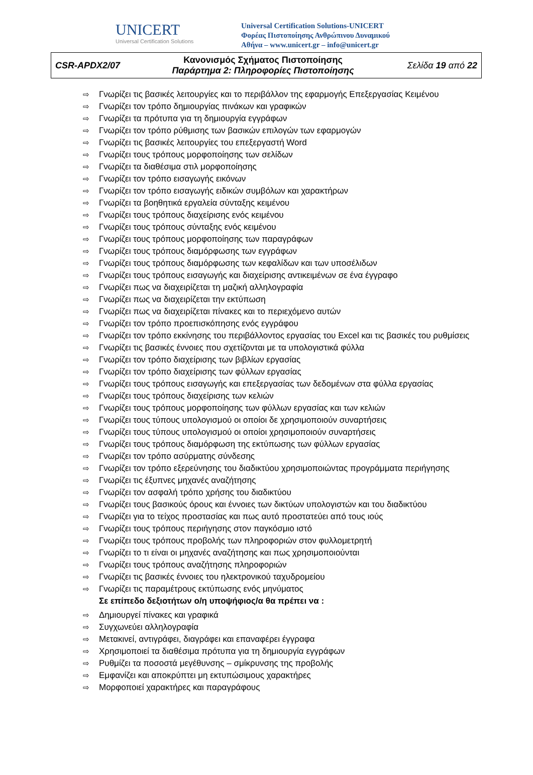UNICERT
Universal Certification Solutions
Universal Certification Solutions-UNICERT
Φορέας Πιστοποίησης Ανθρώπινου Δυναμικού
Αθήνα – www.unicert.gr – info@unicert.gr
| CSR-APDX2/07 | Κανονισμός Σχήματος Πιστοποίησης Παράρτημα 2: Πληροφορίες Πιστοποίησης | Σελίδα 19 από 22 |
⇨ Γνωρίζει τις βασικές λειτουργίες και το περιβάλλον της εφαρμογής Επεξεργασίας Κειμένου
⇨ Γνωρίζει τον τρόπο δημιουργίας πινάκων και γραφικών
⇨ Γνωρίζει τα πρότυπα για τη δημιουργία εγγράφων
⇨ Γνωρίζει τον τρόπο ρύθμισης των βασικών επιλογών των εφαρμογών
⇨ Γνωρίζει τις βασικές λειτουργίες του επεξεργαστή Word
⇨ Γνωρίζει τους τρόπους μορφοποίησης των σελίδων
⇨ Γνωρίζει τα διαθέσιμα στιλ μορφοποίησης
⇨ Γνωρίζει τον τρόπο εισαγωγής εικόνων
⇨ Γνωρίζει τον τρόπο εισαγωγής ειδικών συμβόλων και χαρακτήρων
⇨ Γνωρίζει τα βοηθητικά εργαλεία σύνταξης κειμένου
⇨ Γνωρίζει τους τρόπους διαχείρισης ενός κειμένου
⇨ Γνωρίζει τους τρόπους σύνταξης ενός κειμένου
⇨ Γνωρίζει τους τρόπους μορφοποίησης των παραγράφων
⇨ Γνωρίζει τους τρόπους διαμόρφωσης των εγγράφων
⇨ Γνωρίζει τους τρόπους διαμόρφωσης των κεφαλίδων και των υποσέλιδων
⇨ Γνωρίζει τους τρόπους εισαγωγής και διαχείρισης αντικειμένων σε ένα έγγραφο
⇨ Γνωρίζει πως να διαχειρίζεται τη μαζική αλληλογραφία
⇨ Γνωρίζει πως να διαχειρίζεται την εκτύπωση
⇨ Γνωρίζει πως να διαχειρίζεται πίνακες και το περιεχόμενο αυτών
⇨ Γνωρίζει τον τρόπο προεπισκόπησης ενός εγγράφου
⇨ Γνωρίζει τον τρόπο εκκίνησης του περιβάλλοντος εργασίας του Excel και τις βασικές του ρυθμίσεις
⇨ Γνωρίζει τις βασικές έννοιες που σχετίζονται με τα υπολογιστικά φύλλα
⇨ Γνωρίζει τον τρόπο διαχείρισης των βιβλίων εργασίας
⇨ Γνωρίζει τον τρόπο διαχείρισης των φύλλων εργασίας
⇨ Γνωρίζει τους τρόπους εισαγωγής και επεξεργασίας των δεδομένων στα φύλλα εργασίας
⇨ Γνωρίζει τους τρόπους διαχείρισης των κελιών
⇨ Γνωρίζει τους τρόπους μορφοποίησης των φύλλων εργασίας και των κελιών
⇨ Γνωρίζει τους τύπους υπολογισμού οι οποίοι δε χρησιμοποιούν συναρτήσεις
⇨ Γνωρίζει τους τύπους υπολογισμού οι οποίοι χρησιμοποιούν συναρτήσεις
⇨ Γνωρίζει τους τρόπους διαμόρφωση της εκτύπωσης των φύλλων εργασίας
⇨ Γνωρίζει τον τρόπο ασύρματης σύνδεσης
⇨ Γνωρίζει τον τρόπο εξερεύνησης του διαδικτύου χρησιμοποιώντας προγράμματα περιήγησης
⇨ Γνωρίζει τις έξυπνες μηχανές αναζήτησης
⇨ Γνωρίζει τον ασφαλή τρόπο χρήσης του διαδικτύου
⇨ Γνωρίζει τους βασικούς όρους και έννοιες των δικτύων υπολογιστών και του διαδικτύου
⇨ Γνωρίζει για το τείχος προστασίας και πως αυτό προστατεύει από τους ιούς
⇨ Γνωρίζει τους τρόπους περιήγησης στον παγκόσμιο ιστό
⇨ Γνωρίζει τους τρόπους προβολής των πληροφοριών στον φυλλομετρητή
⇨ Γνωρίζει το τι είναι οι μηχανές αναζήτησης και πως χρησιμοποιούνται
⇨ Γνωρίζει τους τρόπους αναζήτησης πληροφοριών
⇨ Γνωρίζει τις βασικές έννοιες του ηλεκτρονικού ταχυδρομείου
⇨ Γνωρίζει τις παραμέτρους εκτύπωσης ενός μηνύματος
Σε επίπεδο δεξιοτήτων ο/η υποψήφιος/α θα πρέπει να :
⇨ Δημιουργεί πίνακες και γραφικά
⇨ Συγχωνεύει αλληλογραφία
⇨ Μετακινεί, αντιγράφει, διαγράφει και επαναφέρει έγγραφα
⇨ Χρησιμοποιεί τα διαθέσιμα πρότυπα για τη δημιουργία εγγράφων
⇨ Ρυθμίζει τα ποσοστά μεγέθυνσης – σμίκρυνσης της προβολής
⇨ Εμφανίζει και αποκρύπτει μη εκτυπώσιμους χαρακτήρες
⇨ Μορφοποιεί χαρακτήρες και παραγράφους